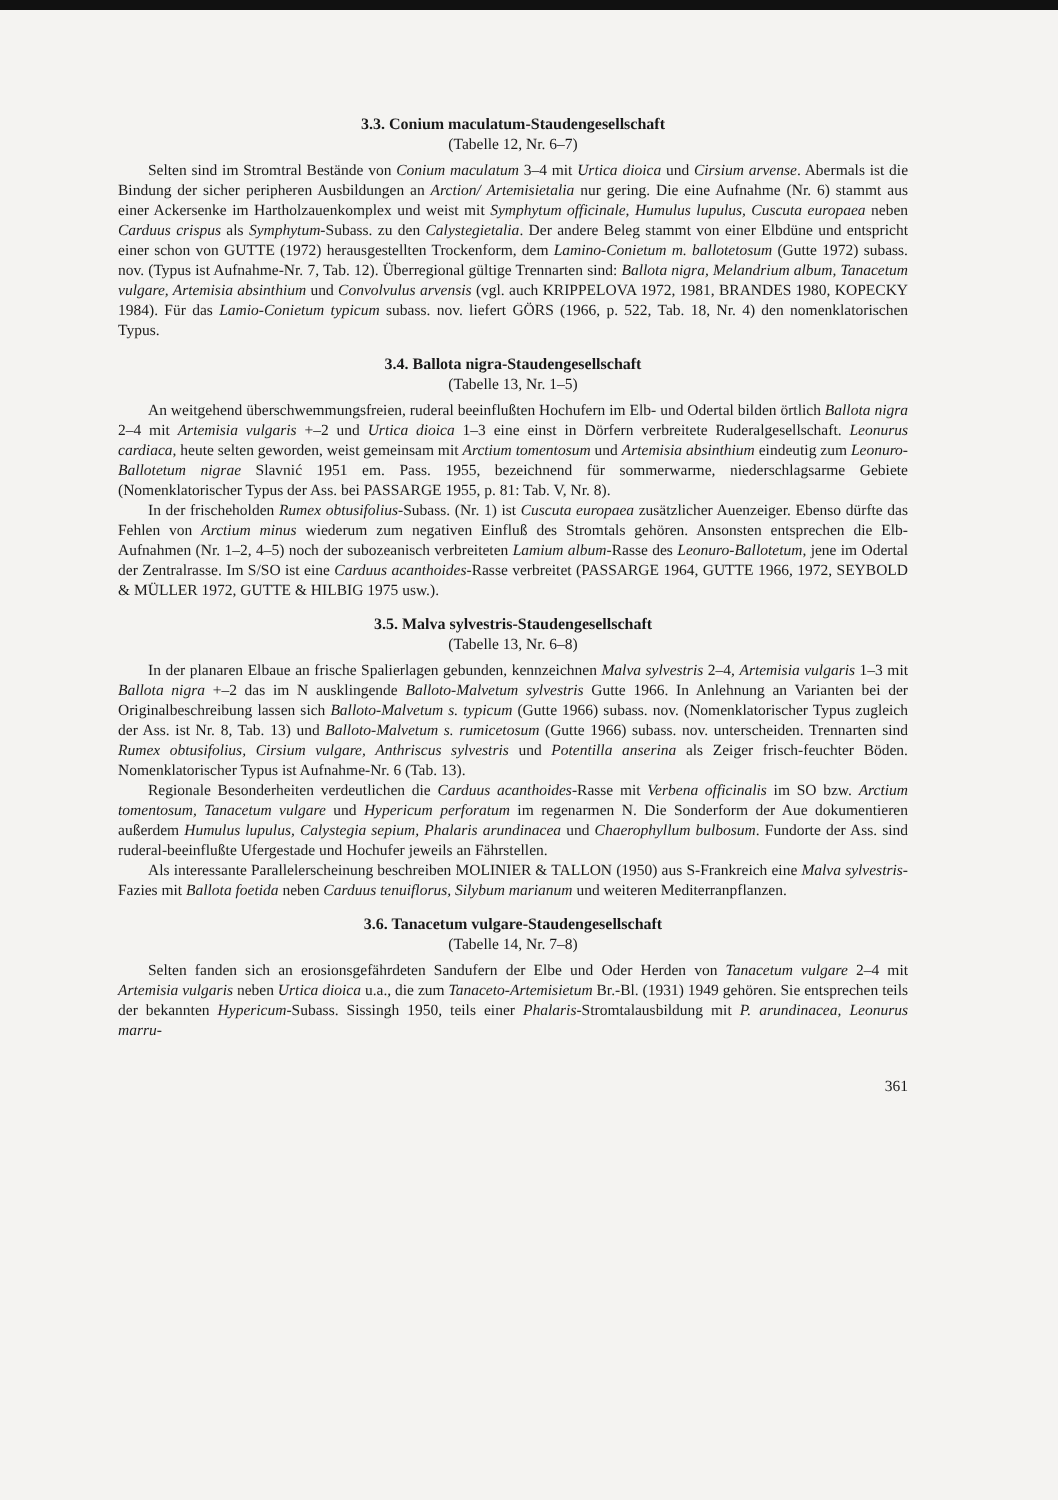3.3. Conium maculatum-Staudengesellschaft
(Tabelle 12, Nr. 6–7)
Selten sind im Stromtral Bestände von Conium maculatum 3–4 mit Urtica dioica und Cirsium arvense. Abermals ist die Bindung der sicher peripheren Ausbildungen an Arction/ Artemisietalia nur gering. Die eine Aufnahme (Nr. 6) stammt aus einer Ackersenke im Hartholzauenkomplex und weist mit Symphytum officinale, Humulus lupulus, Cuscuta europaea neben Carduus crispus als Symphytum-Subass. zu den Calystegietalia. Der andere Beleg stammt von einer Elbdüne und entspricht einer schon von GUTTE (1972) herausgestellten Trockenform, dem Lamino-Conietum m. ballotetosum (Gutte 1972) subass. nov. (Typus ist Aufnahme-Nr. 7, Tab. 12). Überregional gültige Trennarten sind: Ballota nigra, Melandrium album, Tanacetum vulgare, Artemisia absinthium und Convolvulus arvensis (vgl. auch KRIPPELOVA 1972, 1981, BRANDES 1980, KOPECKY 1984). Für das Lamio-Conietum typicum subass. nov. liefert GÖRS (1966, p. 522, Tab. 18, Nr. 4) den nomenklatorischen Typus.
3.4. Ballota nigra-Staudengesellschaft
(Tabelle 13, Nr. 1–5)
An weitgehend überschwemmungsfreien, ruderal beeinflußten Hochufern im Elb- und Odertal bilden örtlich Ballota nigra 2–4 mit Artemisia vulgaris +–2 und Urtica dioica 1–3 eine einst in Dörfern verbreitete Ruderalgesellschaft. Leonurus cardiaca, heute selten geworden, weist gemeinsam mit Arctium tomentosum und Artemisia absinthium eindeutig zum Leonuro-Ballotetum nigrae Slavnić 1951 em. Pass. 1955, bezeichnend für sommerwarme, niederschlagsarme Gebiete (Nomenklatorischer Typus der Ass. bei PASSARGE 1955, p. 81: Tab. V, Nr. 8).
In der frischeholden Rumex obtusifolius-Subass. (Nr. 1) ist Cuscuta europaea zusätzlicher Auenzeiger. Ebenso dürfte das Fehlen von Arctium minus wiederum zum negativen Einfluß des Stromtals gehören. Ansonsten entsprechen die Elb-Aufnahmen (Nr. 1–2, 4–5) noch der subozeanisch verbreiteten Lamium album-Rasse des Leonuro-Ballotetum, jene im Odertal der Zentralrasse. Im S/SO ist eine Carduus acanthoides-Rasse verbreitet (PASSARGE 1964, GUTTE 1966, 1972, SEYBOLD & MÜLLER 1972, GUTTE & HILBIG 1975 usw.).
3.5. Malva sylvestris-Staudengesellschaft
(Tabelle 13, Nr. 6–8)
In der planaren Elbaue an frische Spalierlagen gebunden, kennzeichnen Malva sylvestris 2–4, Artemisia vulgaris 1–3 mit Ballota nigra +–2 das im N ausklingende Balloto-Malvetum sylvestris Gutte 1966. In Anlehnung an Varianten bei der Originalbeschreibung lassen sich Balloto-Malvetum s. typicum (Gutte 1966) subass. nov. (Nomenklatorischer Typus zugleich der Ass. ist Nr. 8, Tab. 13) und Balloto-Malvetum s. rumicetosum (Gutte 1966) subass. nov. unterscheiden. Trennarten sind Rumex obtusifolius, Cirsium vulgare, Anthriscus sylvestris und Potentilla anserina als Zeiger frisch-feuchter Böden. Nomenklatorischer Typus ist Aufnahme-Nr. 6 (Tab. 13).
Regionale Besonderheiten verdeutlichen die Carduus acanthoides-Rasse mit Verbena officinalis im SO bzw. Arctium tomentosum, Tanacetum vulgare und Hypericum perforatum im regenarmen N. Die Sonderform der Aue dokumentieren außerdem Humulus lupulus, Calystegia sepium, Phalaris arundinacea und Chaerophyllum bulbosum. Fundorte der Ass. sind ruderal-beeinflußte Ufergestade und Hochufer jeweils an Fährstellen.
Als interessante Parallelerscheinung beschreiben MOLINIER & TALLON (1950) aus S-Frankreich eine Malva sylvestris-Fazies mit Ballota foetida neben Carduus tenuiflorus, Silybum marianum und weiteren Mediterranpflanzen.
3.6. Tanacetum vulgare-Staudengesellschaft
(Tabelle 14, Nr. 7–8)
Selten fanden sich an erosionsgefährdeten Sandufern der Elbe und Oder Herden von Tanacetum vulgare 2–4 mit Artemisia vulgaris neben Urtica dioica u.a., die zum Tanaceto-Artemisietum Br.-Bl. (1931) 1949 gehören. Sie entsprechen teils der bekannten Hypericum-Subass. Sissingh 1950, teils einer Phalaris-Stromtalausbildung mit P. arundinacea, Leonurus marru-
361